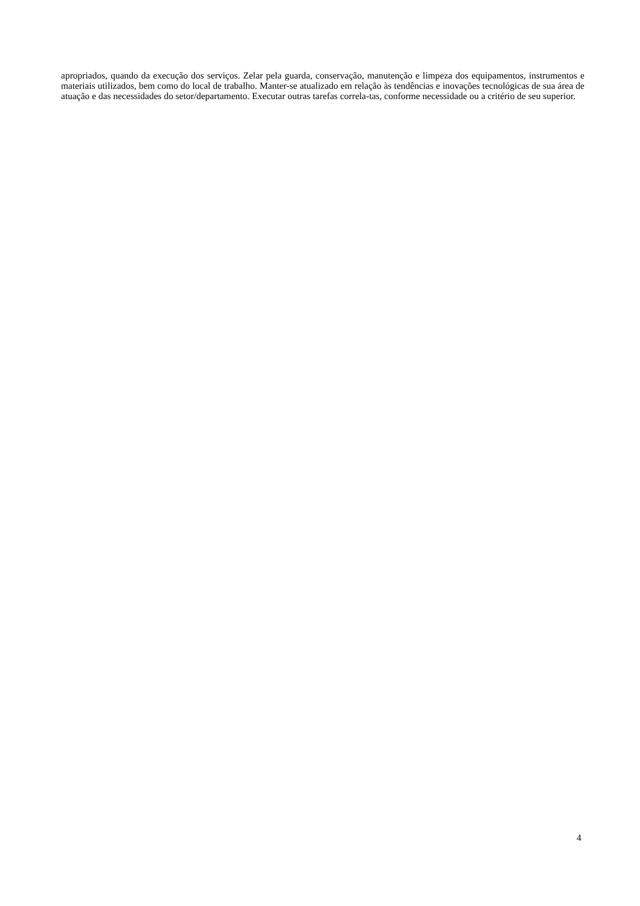apropriados, quando da execução dos serviços. Zelar pela guarda, conservação, manutenção e limpeza dos equipamentos, instrumentos e materiais utilizados, bem como do local de trabalho. Manter-se atualizado em relação às tendências e inovações tecnológicas de sua área de atuação e das necessidades do setor/departamento. Executar outras tarefas correla-tas, conforme necessidade ou a critério de seu superior.
4